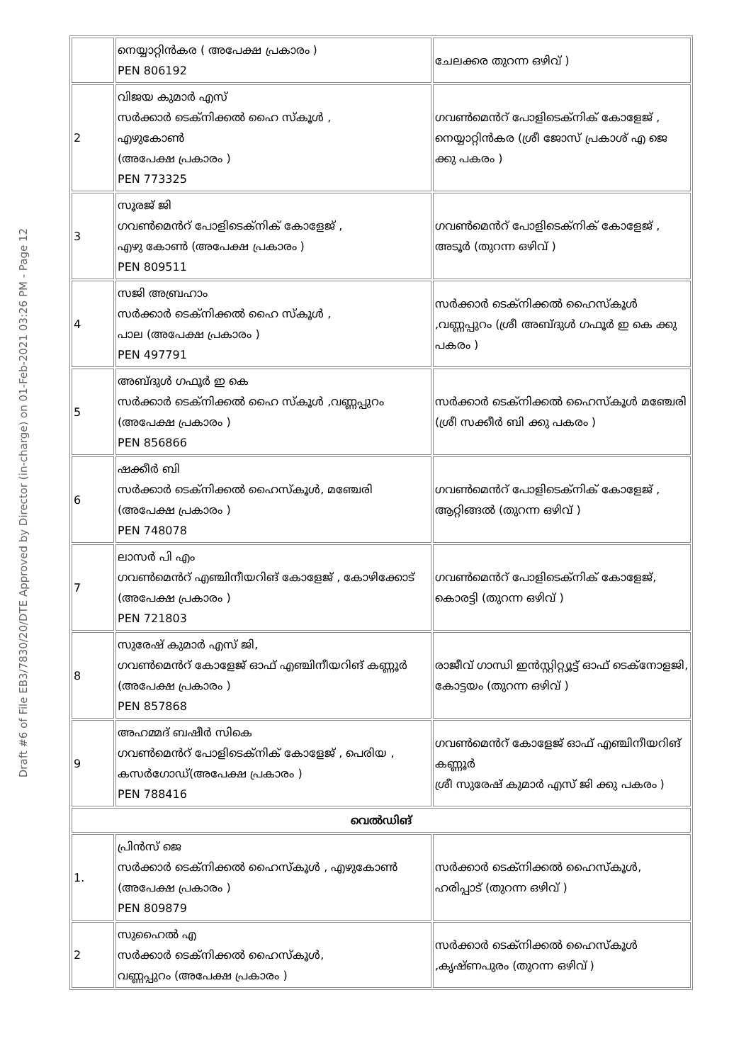Draft #6 of File EB3/7830/20/DTE Approved by Director (in-charge) on 01-Feb-2021 03:26 PM - Page 12
| | നെയ്യാറ്റിൻകര ( അപേക്ഷ പ്രകാരം ) PEN 806192 | ചേലക്കര തുറന്ന ഒഴിവ് ) |
| 2 | വിജയ കുമാർ എസ് സർക്കാർ ടെക്നിക്കൽ ഹൈ സ്കൂൾ , എഴുകോൺ (അപേക്ഷ പ്രകാരം ) PEN 773325 | ഗവൺമെൻറ് പോളിടെക്നിക് കോളേജ് , നെയ്യാറ്റിൻകര (ശ്രീ ജോസ് പ്രകാശ് എ ജെ ക്കു പകരം ) |
| 3 | സൂരജ് ജി ഗവൺമെൻറ് പോളിടെക്നിക് കോളേജ് , എഴു കോൺ (അപേക്ഷ പ്രകാരം ) PEN 809511 | ഗവൺമെൻറ് പോളിടെക്നിക് കോളേജ് , അടൂർ (തുറന്ന ഒഴിവ് ) |
| 4 | സജി അബ്രഹാം സർക്കാർ ടെക്നിക്കൽ ഹൈ സ്കൂൾ , പാല (അപേക്ഷ പ്രകാരം ) PEN 497791 | സർക്കാർ ടെക്നിക്കൽ ഹൈസ്കൂൾ ,വണ്ണപ്പുറം (ശ്രീ അബ്ദുൾ ഗഫൂർ ഇ കെ ക്കു പകരം ) |
| 5 | അബ്ദുൾ ഗഫൂർ ഇ കെ സർക്കാർ ടെക്നിക്കൽ ഹൈ സ്കൂൾ ,വണ്ണപ്പുറം (അപേക്ഷ പ്രകാരം ) PEN 856866 | സർക്കാർ ടെക്നിക്കൽ ഹൈസ്കൂൾ മഞ്ചേരി (ശ്രീ സക്കീർ ബി ക്കു പകരം ) |
| 6 | ഷക്കീർ ബി സർക്കാർ ടെക്നിക്കൽ ഹൈസ്കൂൾ, മഞ്ചേരി (അപേക്ഷ പ്രകാരം ) PEN 748078 | ഗവൺമെൻറ് പോളിടെക്നിക് കോളേജ് , ആറ്റിങ്ങൽ (തുറന്ന ഒഴിവ് ) |
| 7 | ലാസർ പി എം ഗവൺമെൻറ് എഞ്ചിനീയറിങ് കോളേജ് , കോഴിക്കോട് (അപേക്ഷ പ്രകാരം ) PEN 721803 | ഗവൺമെൻറ് പോളിടെക്നിക് കോളേജ്, കൊരട്ടി (തുറന്ന ഒഴിവ് ) |
| 8 | സുരേഷ് കുമാർ എസ് ജി, ഗവൺമെൻറ് കോളേജ് ഓഫ് എഞ്ചിനീയറിങ് കണ്ണൂർ (അപേക്ഷ പ്രകാരം ) PEN 857868 | രാജീവ് ഗാന്ധി ഇൻസ്റ്റിറ്റ്യൂട്ട് ഓഫ് ടെക്നോളജി, കോട്ടയം (തുറന്ന ഒഴിവ് ) |
| 9 | അഹമ്മദ് ബഷീർ സികെ ഗവൺമെൻറ് പോളിടെക്നിക് കോളേജ് , പെരിയ , കസർഗോഡ്(അപേക്ഷ പ്രകാരം ) PEN 788416 | ഗവൺമെൻറ് കോളേജ് ഓഫ് എഞ്ചിനീയറിങ് കണ്ണൂർ ശ്രീ സുരേഷ് കുമാർ എസ് ജി ക്കു പകരം ) |
| വെൽഡിങ് | | |
| 1. | പ്രിൻസ് ജെ സർക്കാർ ടെക്നിക്കൽ ഹൈസ്കൂൾ , എഴുകോൺ (അപേക്ഷ പ്രകാരം ) PEN 809879 | സർക്കാർ ടെക്നിക്കൽ ഹൈസ്കൂൾ, ഹരിപ്പാട് (തുറന്ന ഒഴിവ് ) |
| 2 | സുഹൈൽ എ സർക്കാർ ടെക്നിക്കൽ ഹൈസ്കൂൾ, വണ്ണപ്പുറം (അപേക്ഷ പ്രകാരം ) | സർക്കാർ ടെക്നിക്കൽ ഹൈസ്കൂൾ ,കൃഷ്ണപുരം (തുറന്ന ഒഴിവ് ) |